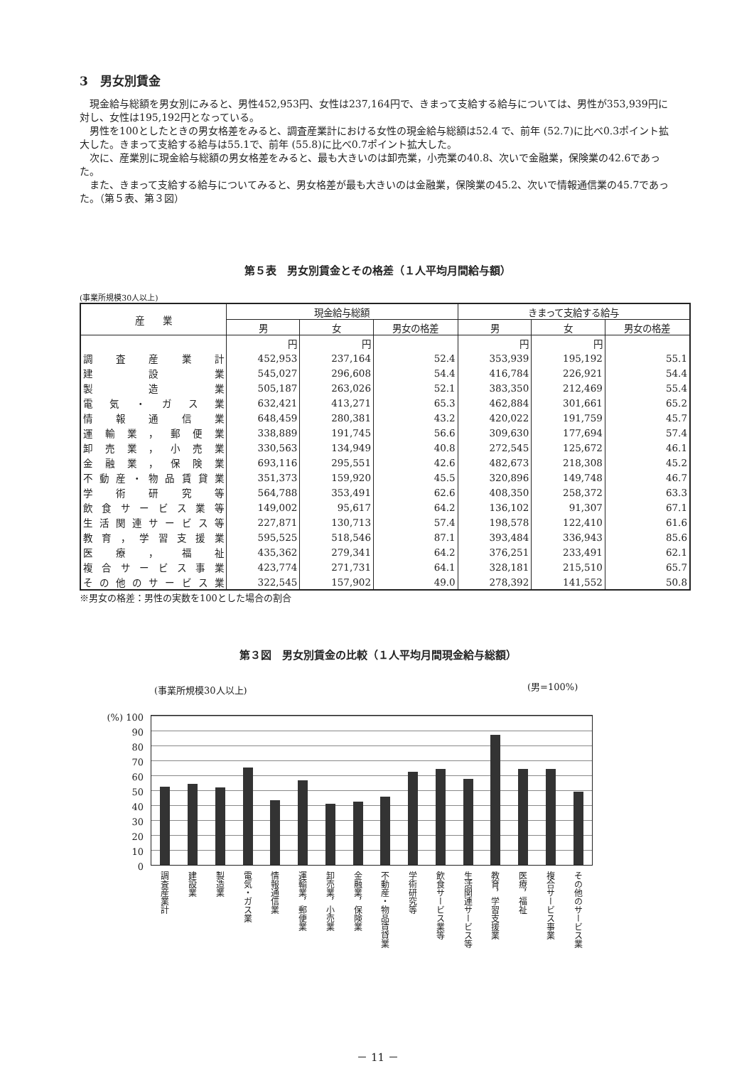3　男女別賃金
現金給与総額を男女別にみると、男性452,953円、女性は237,164円で、きまって支給する給与については、男性が353,939円に対し、女性は195,192円となっている。
男性を100としたときの男女格差をみると、調査産業計における女性の現金給与総額は52.4 で、前年 (52.7)に比べ0.3ポイント拡大した。きまって支給する給与は55.1で、前年 (55.8)に比べ0.7ポイント拡大した。
次に、産業別に現金給与総額の男女格差をみると、最も大きいのは卸売業，小売業の40.8、次いで金融業，保険業の42.6であった。
また、きまって支給する給与についてみると、男女格差が最も大きいのは金融業，保険業の45.2、次いで情報通信業の45.7であった。（第５表、第３図）
第５表　男女別賃金とその格差（１人平均月間給与額）
(事業所規模30人以上)
| 産 業 | 現金給与総額 | | | きまって支給する給与 | | |
| --- | --- | --- | --- | --- | --- | --- |
| | 男 | 女 | 男女の格差 | 男 | 女 | 男女の格差 |
| | 円 | 円 | | 円 | 円 | |
| 調査産業計 | 452,953 | 237,164 | 52.4 | 353,939 | 195,192 | 55.1 |
| 建設業 | 545,027 | 296,608 | 54.4 | 416,784 | 226,921 | 54.4 |
| 製造業 | 505,187 | 263,026 | 52.1 | 383,350 | 212,469 | 55.4 |
| 電気・ガス業 | 632,421 | 413,271 | 65.3 | 462,884 | 301,661 | 65.2 |
| 情報通信業 | 648,459 | 280,381 | 43.2 | 420,022 | 191,759 | 45.7 |
| 運輸業，郵便業 | 338,889 | 191,745 | 56.6 | 309,630 | 177,694 | 57.4 |
| 卸売業，小売業 | 330,563 | 134,949 | 40.8 | 272,545 | 125,672 | 46.1 |
| 金融業，保険業 | 693,116 | 295,551 | 42.6 | 482,673 | 218,308 | 45.2 |
| 不動産・物品賃貸業 | 351,373 | 159,920 | 45.5 | 320,896 | 149,748 | 46.7 |
| 学術研究等 | 564,788 | 353,491 | 62.6 | 408,350 | 258,372 | 63.3 |
| 飲食サービス業等 | 149,002 | 95,617 | 64.2 | 136,102 | 91,307 | 67.1 |
| 生活関連サービス等 | 227,871 | 130,713 | 57.4 | 198,578 | 122,410 | 61.6 |
| 教育，学習支援業 | 595,525 | 518,546 | 87.1 | 393,484 | 336,943 | 85.6 |
| 医療，福祉 | 435,362 | 279,341 | 64.2 | 376,251 | 233,491 | 62.1 |
| 複合サービス事業 | 423,774 | 271,731 | 64.1 | 328,181 | 215,510 | 65.7 |
| その他のサービス業 | 322,545 | 157,902 | 49.0 | 278,392 | 141,552 | 50.8 |
※男女の格差：男性の実数を100とした場合の割合
第３図　男女別賃金の比較（１人平均月間現金給与総額）
(事業所規模30人以上) (男=100%)
(%) 100
90
80
70
60
50
40
30
20
10
0
調査産業計 建設業 製造業 電気・ガス業 情報通信業 運輸業，郵便業 卸売業，小売業 金融業，保険業 不動産・物品賃貸業 学術研究等 飲食サービス業等 生活関連サービス等 教育，学習支援業 医療，福祉 複合サービス事業 その他のサービス業
－ 11 －